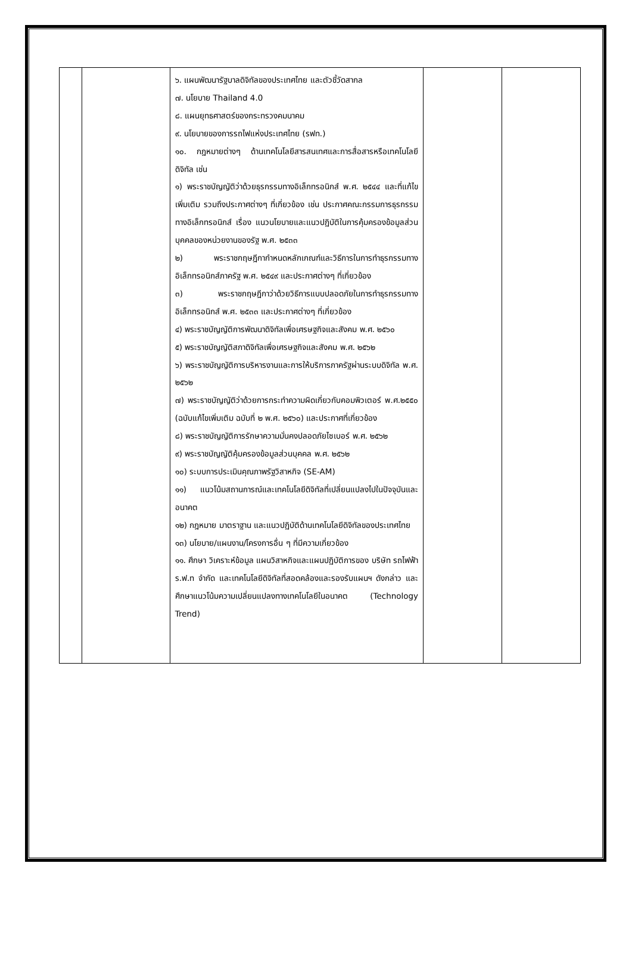| | | ๖. แผนพัฒนารัฐบาลดิจิทัลของประเทศไทย และตัวชี้วัดสากล ๗. นโยบาย Thailand 4.0 ๘. แผนยุทธศาสตร์ของกระทรวงคมนาคม ๙. นโยบายของการรถไฟแห่งประเทศไทย (รฟท.) ๑๐. กฎหมายต่างๆ ด้านเทคโนโลยีสารสนเทศและการสื่อสารหรือเทคโนโลยีดิจิทัล เช่น ๑) พระราชบัญญัติว่าด้วยธุรกรรมทางอิเล็กทรอนิกส์ พ.ศ. ๒๕๔๔ และที่แก้ไขเพิ่มเติม รวมถึงประกาศต่างๆ ที่เกี่ยวข้อง เช่น ประกาศคณะกรรมการธุรกรรมทางอิเล็กทรอนิกส์ เรื่อง แนวนโยบายและแนวปฏิบัติในการคุ้มครองข้อมูลส่วนบุคคลของหน่วยงานของรัฐ พ.ศ. ๒๕๓๓ ๒) พระราชกฤษฎีกากำหนดหลักเกณฑ์และวิธีการในการทำธุรกรรมทางอิเล็กทรอนิกส์ภาครัฐ พ.ศ. ๒๕๔๙ และประกาศต่างๆ ที่เกี่ยวข้อง ๓) พระราชกฤษฎีกาว่าด้วยวิธีการแบบปลอดภัยในการทำธุรกรรมทางอิเล็กทรอนิกส์ พ.ศ. ๒๕๓๓ และประกาศต่างๆ ที่เกี่ยวข้อง ๔) พระราชบัญญัติการพัฒนาดิจิทัลเพื่อเศรษฐกิจและสังคม พ.ศ. ๒๕๖๐ ๕) พระราชบัญญัติสภาดิจิทัลเพื่อเศรษฐกิจและสังคม พ.ศ. ๒๕๖๒ ๖) พระราชบัญญัติการบริหารงานและการให้บริการภาครัฐผ่านระบบดิจิทัล พ.ศ. ๒๕๖๒ ๗) พระราชบัญญัติว่าด้วยการกระทำความผิดเกี่ยวกับคอมพิวเตอร์ พ.ศ.๒๕๕๐ (ฉบับแก้ไขเพิ่มเติม ฉบับที่ ๒ พ.ศ. ๒๕๖๐) และประกาศที่เกี่ยวข้อง ๘) พระราชบัญญัติการรักษาความมั่นคงปลอดภัยไซเบอร์ พ.ศ. ๒๕๖๒ ๙) พระราชบัญญัติคุ้มครองข้อมูลส่วนบุคคล พ.ศ. ๒๕๖๒ ๑๐) ระบบการประเมินคุณภาพรัฐวิสาหกิจ (SE-AM) ๑๑) แนวโน้มสถานการณ์และเทคโนโลยีดิจิทัลที่เปลี่ยนแปลงไปในปัจจุบันและอนาคต ๑๒) กฎหมาย มาตราฐาน และแนวปฏิบัติด้านเทคโนโลยีดิจิทัลของประเทศไทย ๑๓) นโยบาย/แผนงาน/โครงการอื่น ๆ ที่มีความเกี่ยวข้อง ๑๑. ศึกษา วิเคราะห์ข้อมูล แผนวิสาหกิจและแผนปฏิบัติการของ บริษัท รถไฟฟ้า ร.ฟ.ท จำกัด และเทคโนโลยีดิจิทัลที่สอดคล้องและรองรับแผนฯ ดังกล่าว และศึกษาแนวโน้มความเปลี่ยนแปลงทางเทคโนโลยีในอนาคต (Technology Trend) | | |